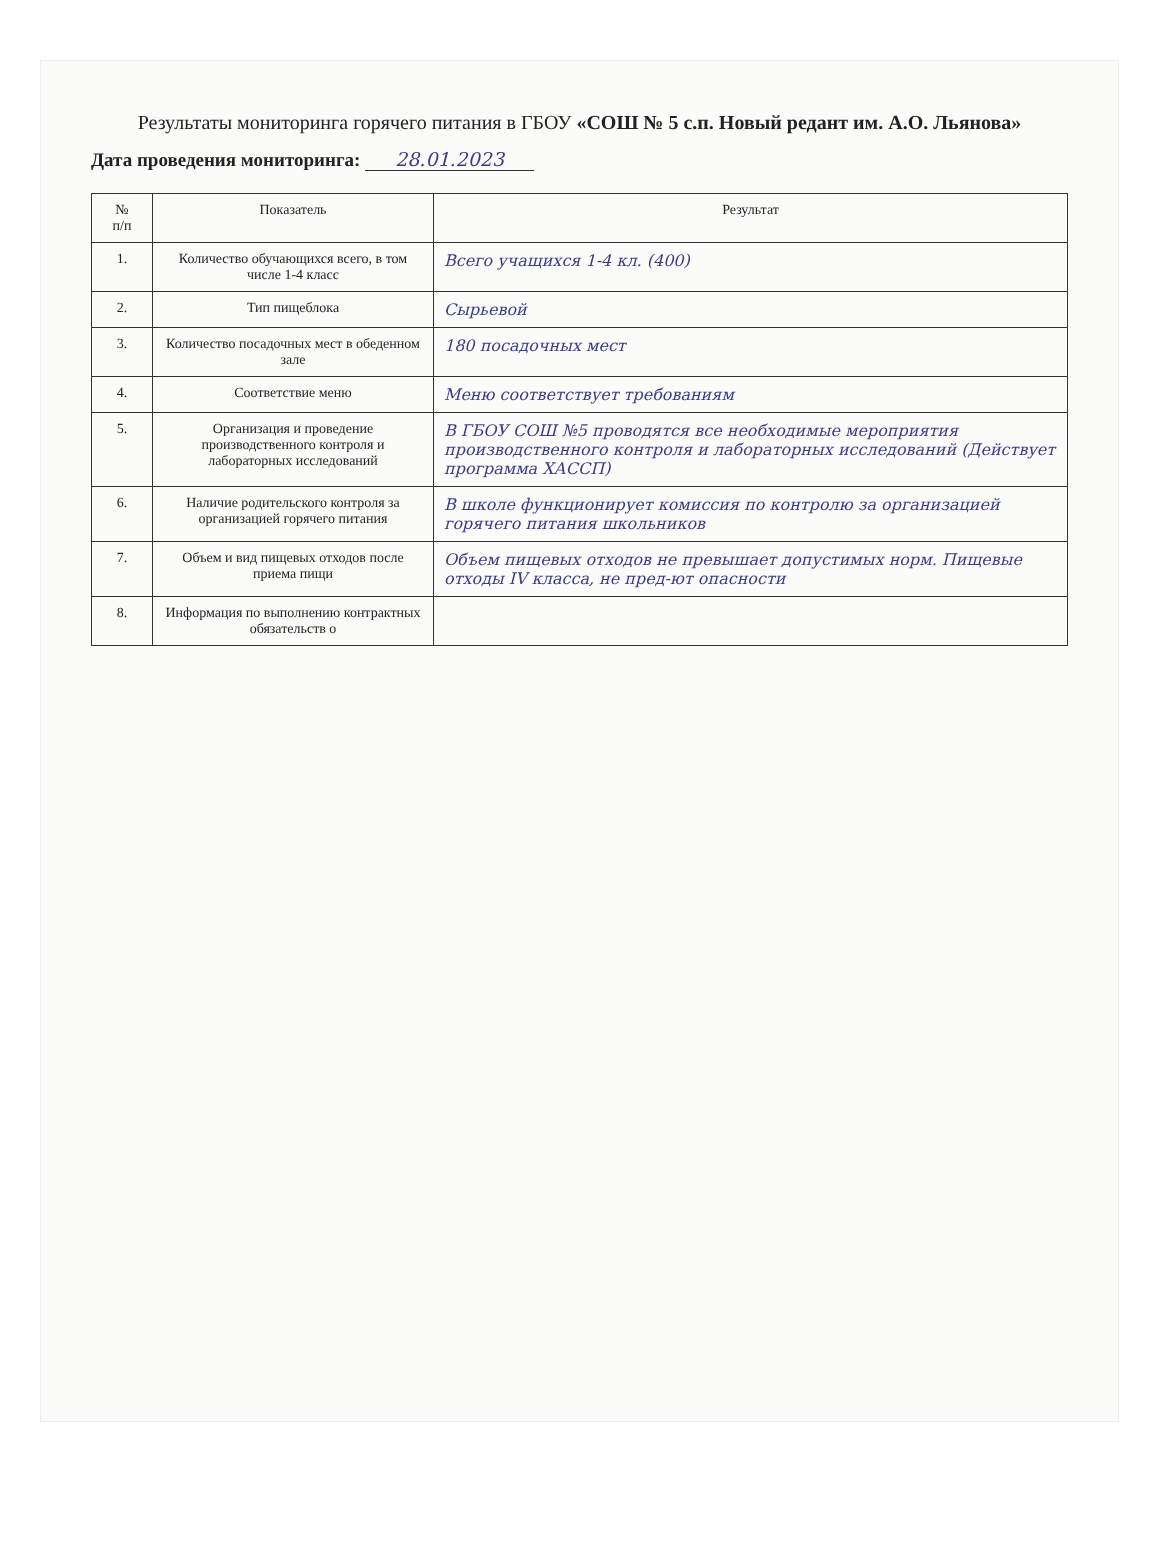Результаты мониторинга горячего питания в ГБОУ «СОШ № 5 с.п. Новый редант им. А.О. Льянова»
Дата проведения мониторинга: 28.01.2023
| № п/п | Показатель | Результат |
| --- | --- | --- |
| 1. | Количество обучающихся всего, в том числе 1-4 класс | Всего учащихся 1-4 кл. (400) |
| 2. | Тип пищеблока | Сырьевой |
| 3. | Количество посадочных мест в обеденном зале | 180 посадочных мест |
| 4. | Соответствие меню | Меню соответствует требованиям |
| 5. | Организация и проведение производственного контроля и лабораторных исследований | В ГБОУ СОШ №5 проводятся все необходимые мероприятия производственного контроля и лабораторных исследований (Действует программа ХАССП) |
| 6. | Наличие родительского контроля за организацией горячего питания | В школе функционирует комиссия по контролю за организацией горячего питания школьников |
| 7. | Объем и вид пищевых отходов после приема пищи | Объем пищевых отходов не превышает допустимых норм. Пищевые отходы IV класса, не пред-ют опасности |
| 8. | Информация по выполнению контрактных обязательств о | |